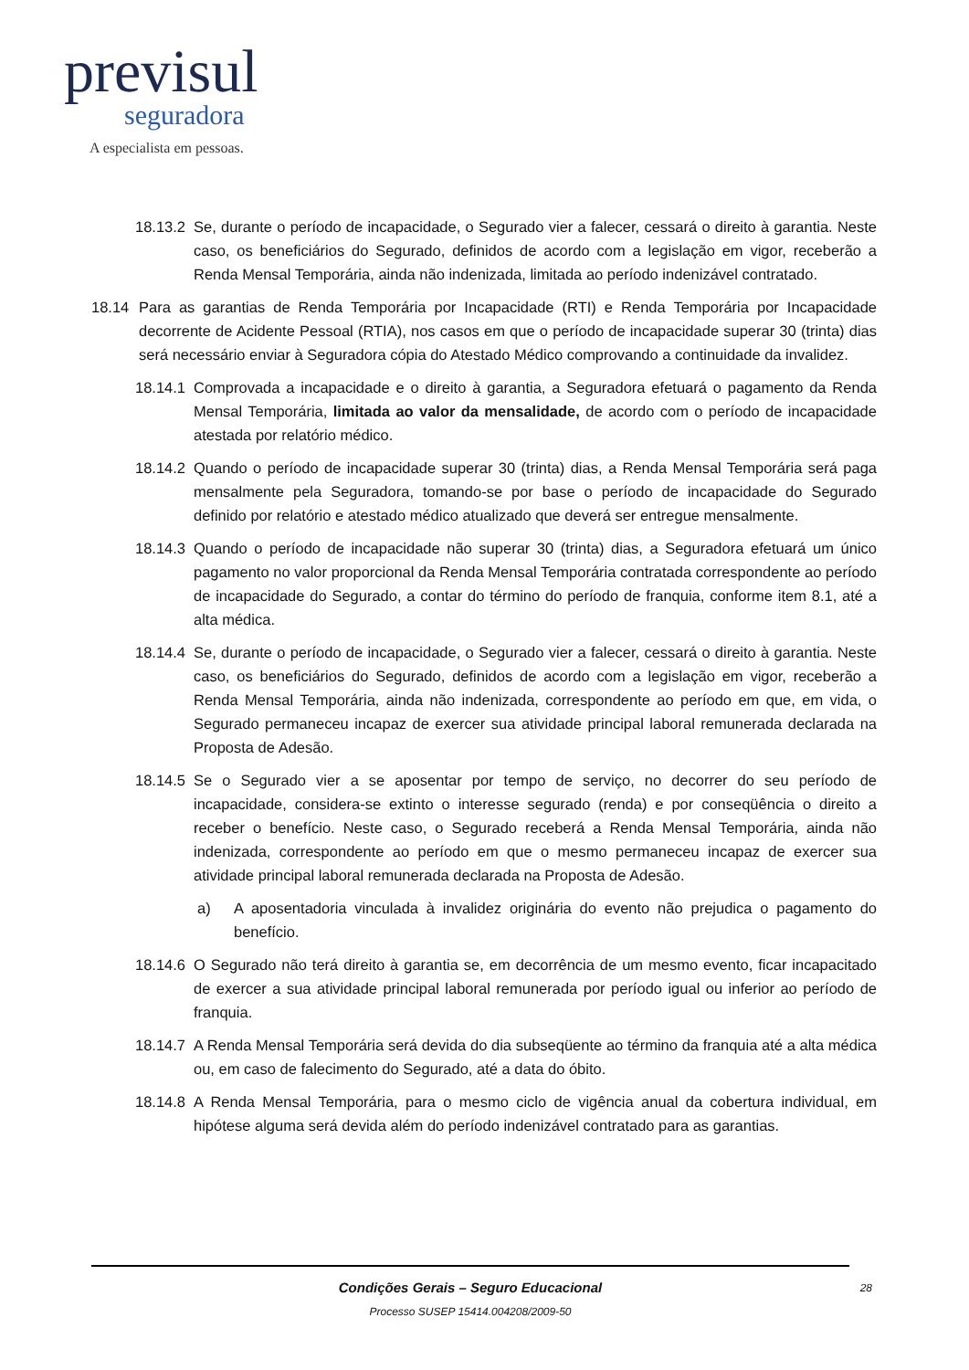previsul
seguradora
A especialista em pessoas.
18.13.2 Se, durante o período de incapacidade, o Segurado vier a falecer, cessará o direito à garantia. Neste caso, os beneficiários do Segurado, definidos de acordo com a legislação em vigor, receberão a Renda Mensal Temporária, ainda não indenizada, limitada ao período indenizável contratado.
18.14 Para as garantias de Renda Temporária por Incapacidade (RTI) e Renda Temporária por Incapacidade decorrente de Acidente Pessoal (RTIA), nos casos em que o período de incapacidade superar 30 (trinta) dias será necessário enviar à Seguradora cópia do Atestado Médico comprovando a continuidade da invalidez.
18.14.1 Comprovada a incapacidade e o direito à garantia, a Seguradora efetuará o pagamento da Renda Mensal Temporária, limitada ao valor da mensalidade, de acordo com o período de incapacidade atestada por relatório médico.
18.14.2 Quando o período de incapacidade superar 30 (trinta) dias, a Renda Mensal Temporária será paga mensalmente pela Seguradora, tomando-se por base o período de incapacidade do Segurado definido por relatório e atestado médico atualizado que deverá ser entregue mensalmente.
18.14.3 Quando o período de incapacidade não superar 30 (trinta) dias, a Seguradora efetuará um único pagamento no valor proporcional da Renda Mensal Temporária contratada correspondente ao período de incapacidade do Segurado, a contar do término do período de franquia, conforme item 8.1, até a alta médica.
18.14.4 Se, durante o período de incapacidade, o Segurado vier a falecer, cessará o direito à garantia. Neste caso, os beneficiários do Segurado, definidos de acordo com a legislação em vigor, receberão a Renda Mensal Temporária, ainda não indenizada, correspondente ao período em que, em vida, o Segurado permaneceu incapaz de exercer sua atividade principal laboral remunerada declarada na Proposta de Adesão.
18.14.5 Se o Segurado vier a se aposentar por tempo de serviço, no decorrer do seu período de incapacidade, considera-se extinto o interesse segurado (renda) e por conseqüência o direito a receber o benefício. Neste caso, o Segurado receberá a Renda Mensal Temporária, ainda não indenizada, correspondente ao período em que o mesmo permaneceu incapaz de exercer sua atividade principal laboral remunerada declarada na Proposta de Adesão.
a) A aposentadoria vinculada à invalidez originária do evento não prejudica o pagamento do benefício.
18.14.6 O Segurado não terá direito à garantia se, em decorrência de um mesmo evento, ficar incapacitado de exercer a sua atividade principal laboral remunerada por período igual ou inferior ao período de franquia.
18.14.7 A Renda Mensal Temporária será devida do dia subseqüente ao término da franquia até a alta médica ou, em caso de falecimento do Segurado, até a data do óbito.
18.14.8 A Renda Mensal Temporária, para o mesmo ciclo de vigência anual da cobertura individual, em hipótese alguma será devida além do período indenizável contratado para as garantias.
Condições Gerais – Seguro Educacional
Processo SUSEP 15414.004208/2009-50
28